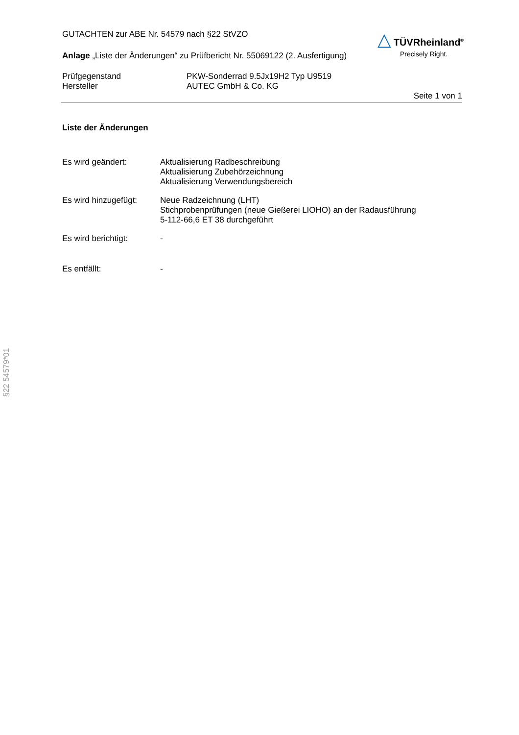GUTACHTEN zur ABE Nr. 54579 nach §22 StVZO
Anlage „Liste der Änderungen“ zu Prüfbericht Nr. 55069122 (2. Ausfertigung)
△ TÜVRheinland<sup>®</sup>
Precisely Right.
Prüfgegenstand
Hersteller
PKW-Sonderrad 9.5Jx19H2 Typ U9519
AUTEC GmbH & Co. KG
Seite 1 von 1
Liste der Änderungen
Es wird geändert: Aktualisierung Radbeschreibung
Aktualisierung Zubehörzeichnung
Aktualisierung Verwendungsbereich
Es wird hinzugefügt:
Neue Radzeichnung (LHT)
Stichprobenprüfungen (neue Gießerei LIOHO) an der Radausführung
5-112-66,6 ET 38 durchgeführt
Es wird berichtigt: -
Es entfällt: -
§22 54579*01